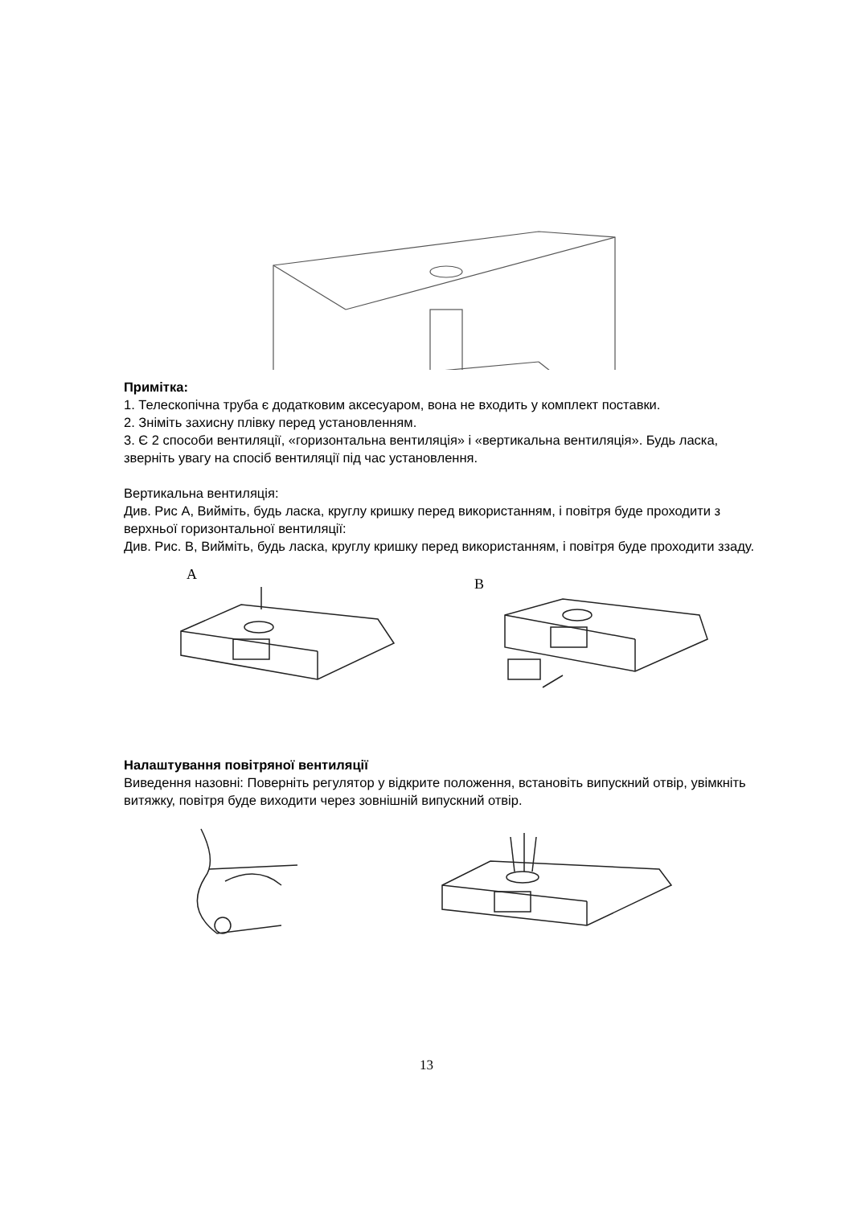Примітка:
1. Телескопічна труба є додатковим аксесуаром, вона не входить у комплект поставки.
2. Зніміть захисну плівку перед установленням.
3. Є 2 способи вентиляції, «горизонтальна вентиляція» і «вертикальна вентиляція». Будь ласка, зверніть увагу на спосіб вентиляції під час установлення.
Вертикальна вентиляція:
Див. Рис А, Вийміть, будь ласка, круглу кришку перед використанням, і повітря буде проходити з верхньої горизонтальної вентиляції:
Див. Рис. В, Вийміть, будь ласка, круглу кришку перед використанням, і повітря буде проходити ззаду.
A
B
Налаштування повітряної вентиляції
Виведення назовні: Поверніть регулятор у відкрите положення, встановіть випускний отвір, увімкніть витяжку, повітря буде виходити через зовнішній випускний отвір.
13